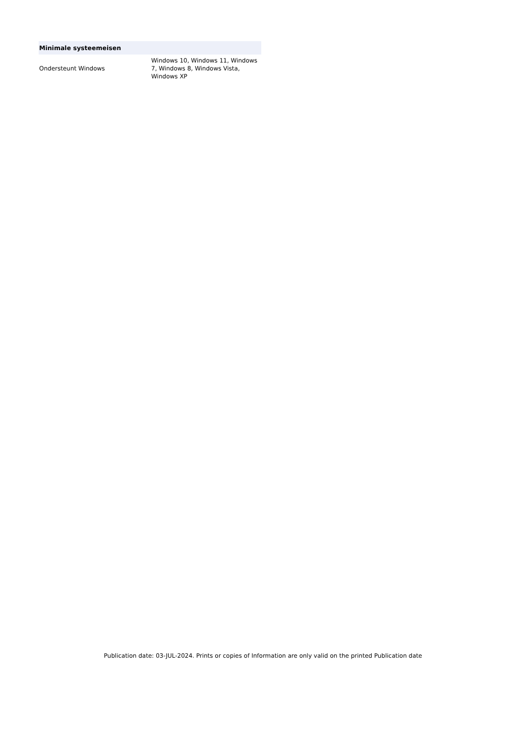| Minimale systeemeisen | |
| --- | --- |
| Ondersteunt Windows | Windows 10, Windows 11, Windows 7, Windows 8, Windows Vista, Windows XP |
Publication date: 03-JUL-2024. Prints or copies of Information are only valid on the printed Publication date